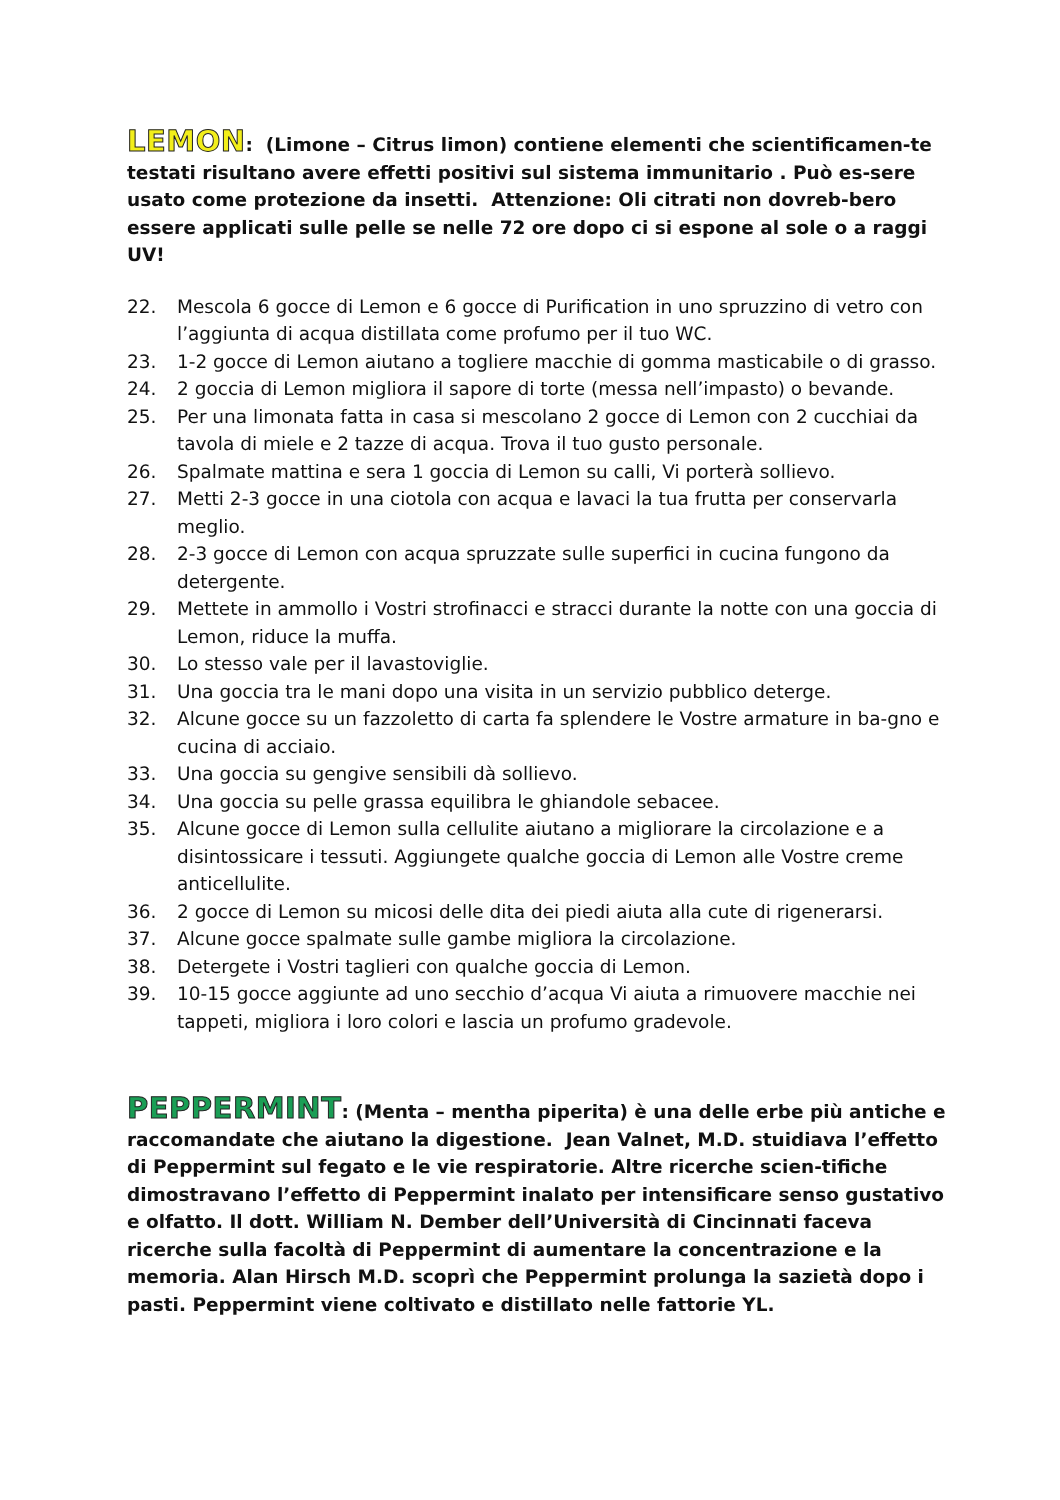LEMON: (Limone – Citrus limon) contiene elementi che scientificamen-te testati risultano avere effetti positivi sul sistema immunitario . Può es-sere usato come protezione da insetti. Attenzione: Oli citrati non dovreb-bero essere applicati sulle pelle se nelle 72 ore dopo ci si espone al sole o a raggi UV!
22. Mescola 6 gocce di Lemon e 6 gocce di Purification in uno spruzzino di vetro con l’aggiunta di acqua distillata come profumo per il tuo WC.
23. 1-2 gocce di Lemon aiutano a togliere macchie di gomma masticabile o di grasso.
24. 2 goccia di Lemon migliora il sapore di torte (messa nell’impasto) o bevande.
25. Per una limonata fatta in casa si mescolano 2 gocce di Lemon con 2 cucchiai da tavola di miele e 2 tazze di acqua. Trova il tuo gusto personale.
26. Spalmate mattina e sera 1 goccia di Lemon su calli, Vi porterà sollievo.
27. Metti 2-3 gocce in una ciotola con acqua e lavaci la tua frutta per conservarla meglio.
28. 2-3 gocce di Lemon con acqua spruzzate sulle superfici in cucina fungono da detergente.
29. Mettete in ammollo i Vostri strofinacci e stracci durante la notte con una goccia di Lemon, riduce la muffa.
30. Lo stesso vale per il lavastoviglie.
31. Una goccia tra le mani dopo una visita in un servizio pubblico deterge.
32. Alcune gocce su un fazzoletto di carta fa splendere le Vostre armature in ba-gno e cucina di acciaio.
33. Una goccia su gengive sensibili dà sollievo.
34. Una goccia su pelle grassa equilibra le ghiandole sebacee.
35. Alcune gocce di Lemon sulla cellulite aiutano a migliorare la circolazione e a disintossicare i tessuti. Aggiungete qualche goccia di Lemon alle Vostre creme anticellulite.
36. 2 gocce di Lemon su micosi delle dita dei piedi aiuta alla cute di rigenerarsi.
37. Alcune gocce spalmate sulle gambe migliora la circolazione.
38. Detergete i Vostri taglieri con qualche goccia di Lemon.
39. 10-15 gocce aggiunte ad uno secchio d’acqua Vi aiuta a rimuovere macchie nei tappeti, migliora i loro colori e lascia un profumo gradevole.
PEPPERMINT: (Menta – mentha piperita) è una delle erbe più antiche e raccomandate che aiutano la digestione. Jean Valnet, M.D. stuidiava l’effetto di Peppermint sul fegato e le vie respiratorie. Altre ricerche scien-tifiche dimostravano l’effetto di Peppermint inalato per intensificare senso gustativo e olfatto. Il dott. William N. Dember dell’Università di Cincinnati faceva ricerche sulla facoltà di Peppermint di aumentare la concentrazione e la memoria. Alan Hirsch M.D. scoprì che Peppermint prolunga la sazietà dopo i pasti. Peppermint viene coltivato e distillato nelle fattorie YL.